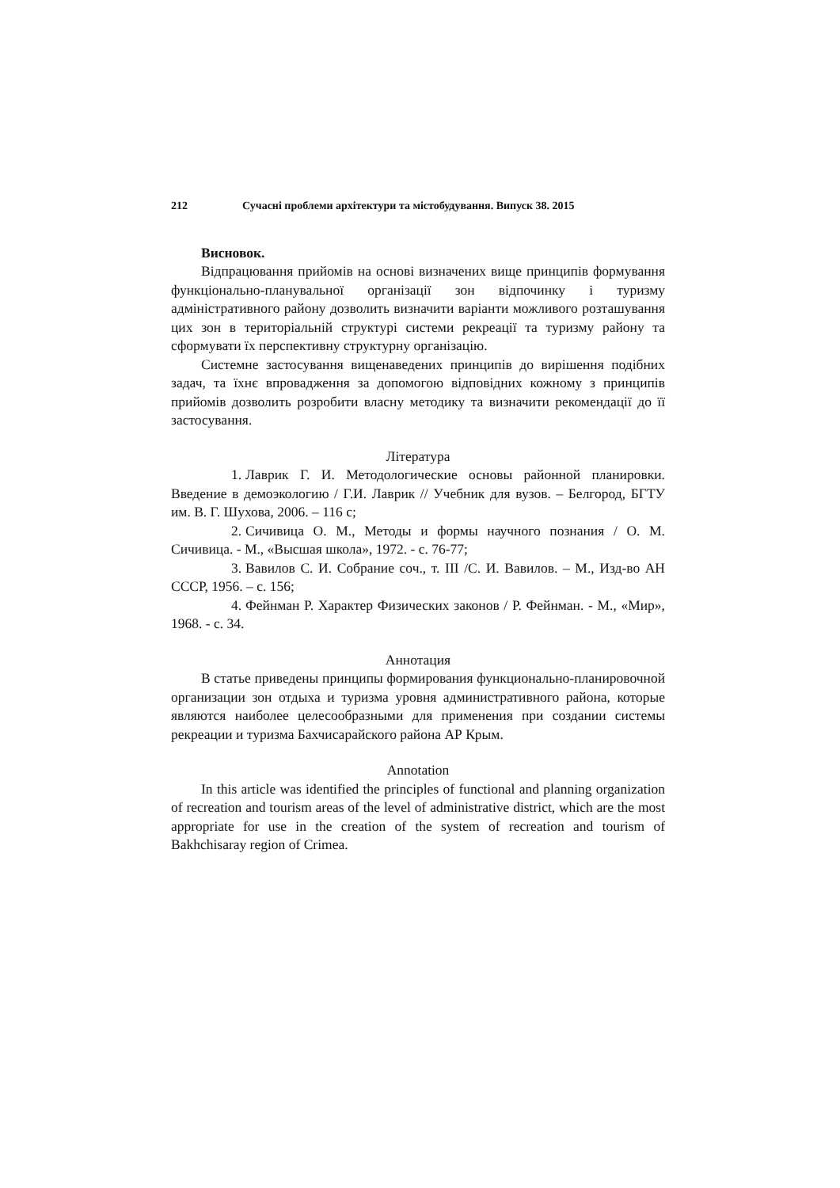212 Сучасні проблеми архітектури та містобудування. Випуск 38. 2015
Висновок.
Відпрацювання прийомів на основі визначених вище принципів формування функціонально-планувальної організації зон відпочинку і туризму адміністративного району дозволить визначити варіанти можливого розташування цих зон в територіальній структурі системи рекреації та туризму району та сформувати їх перспективну структурну організацію.
Системне застосування вищенаведених принципів до вирішення подібних задач, та їхнє впровадження за допомогою відповідних кожному з принципів прийомів дозволить розробити власну методику та визначити рекомендації до її застосування.
Література
1. Лаврик Г. И. Методологические основы районной планировки. Введение в демоэкологию / Г.И. Лаврик // Учебник для вузов. – Белгород, БГТУ им. В. Г. Шухова, 2006. – 116 с;
2. Сичивица О. М., Методы и формы научного познания / О. М. Сичивица. - М., «Высшая школа», 1972. - с. 76-77;
3. Вавилов С. И. Собрание соч., т. III /С. И. Вавилов. – М., Изд-во АН СССР, 1956. – с. 156;
4. Фейнман Р. Характер Физических законов / Р. Фейнман. - М., «Мир», 1968. - с. 34.
Аннотация
В статье приведены принципы формирования функционально-планировочной организации зон отдыха и туризма уровня административного района, которые являются наиболее целесообразными для применения при создании системы рекреации и туризма Бахчисарайского района АР Крым.
Annotation
In this article was identified the principles of functional and planning organization of recreation and tourism areas of the level of administrative district, which are the most appropriate for use in the creation of the system of recreation and tourism of Bakhchisaray region of Crimea.